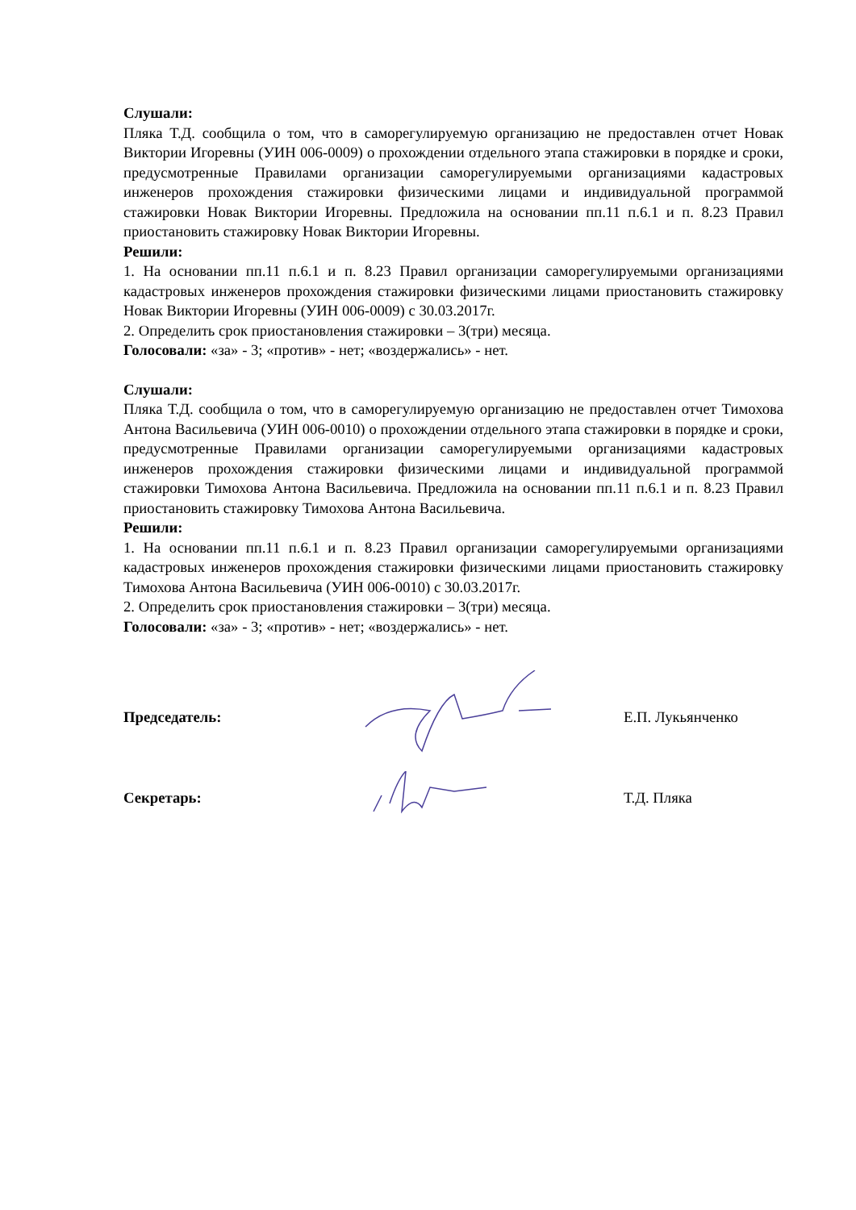Слушали:
Пляка Т.Д. сообщила о том, что в саморегулируемую организацию не предоставлен отчет Новак Виктории Игоревны (УИН 006-0009) о прохождении отдельного этапа стажировки в порядке и сроки, предусмотренные Правилами организации саморегулируемыми организациями кадастровых инженеров прохождения стажировки физическими лицами и индивидуальной программой стажировки Новак Виктории Игоревны. Предложила на основании пп.11 п.6.1 и п. 8.23 Правил приостановить стажировку Новак Виктории Игоревны.
Решили:
1. На основании пп.11 п.6.1 и п. 8.23 Правил организации саморегулируемыми организациями кадастровых инженеров прохождения стажировки физическими лицами приостановить стажировку Новак Виктории Игоревны (УИН 006-0009) с 30.03.2017г.
2. Определить срок приостановления стажировки – 3(три) месяца.
Голосовали: «за» - 3; «против» - нет; «воздержались» - нет.
Слушали:
Пляка Т.Д. сообщила о том, что в саморегулируемую организацию не предоставлен отчет Тимохова Антона Васильевича (УИН 006-0010) о прохождении отдельного этапа стажировки в порядке и сроки, предусмотренные Правилами организации саморегулируемыми организациями кадастровых инженеров прохождения стажировки физическими лицами и индивидуальной программой стажировки Тимохова Антона Васильевича. Предложила на основании пп.11 п.6.1 и п. 8.23 Правил приостановить стажировку Тимохова Антона Васильевича.
Решили:
1. На основании пп.11 п.6.1 и п. 8.23 Правил организации саморегулируемыми организациями кадастровых инженеров прохождения стажировки физическими лицами приостановить стажировку Тимохова Антона Васильевича (УИН 006-0010) с 30.03.2017г.
2. Определить срок приостановления стажировки – 3(три) месяца.
Голосовали: «за» - 3; «против» - нет; «воздержались» - нет.
Председатель: Е.П. Лукьянченко
Секретарь: Т.Д. Пляка